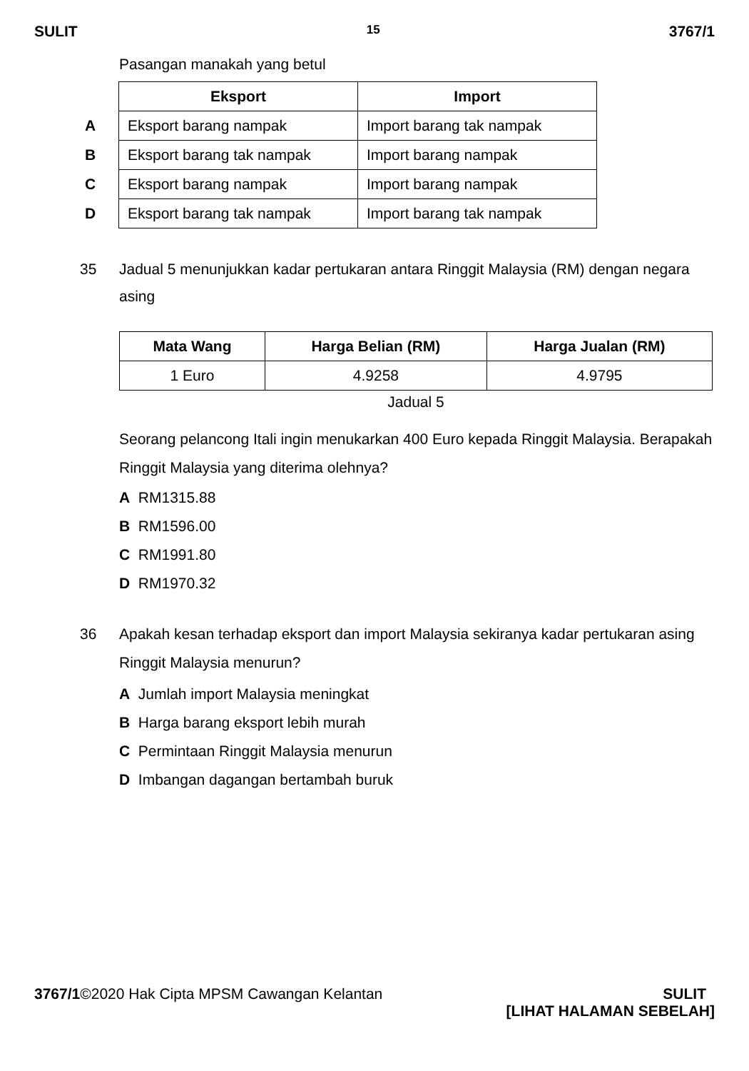SULIT 15 3767/1
Pasangan manakah yang betul
| | Eksport | Import |
| A | Eksport barang nampak | Import barang tak nampak |
| B | Eksport barang tak nampak | Import barang nampak |
| C | Eksport barang nampak | Import barang nampak |
| D | Eksport barang tak nampak | Import barang tak nampak |
35 Jadual 5 menunjukkan kadar pertukaran antara Ringgit Malaysia (RM) dengan negara asing
| Mata Wang | Harga Belian (RM) | Harga Jualan (RM) |
| --- | --- | --- |
| 1 Euro | 4.9258 | 4.9795 |
Jadual 5
Seorang pelancong Itali ingin menukarkan 400 Euro kepada Ringgit Malaysia. Berapakah Ringgit Malaysia yang diterima olehnya?
A RM1315.88
B RM1596.00
C RM1991.80
D RM1970.32
36 Apakah kesan terhadap eksport dan import Malaysia sekiranya kadar pertukaran asing Ringgit Malaysia menurun?
A Jumlah import Malaysia meningkat
B Harga barang eksport lebih murah
C Permintaan Ringgit Malaysia menurun
D Imbangan dagangan bertambah buruk
3767/1©2020 Hak Cipta MPSM Cawangan Kelantan SULIT
[LIHAT HALAMAN SEBELAH]